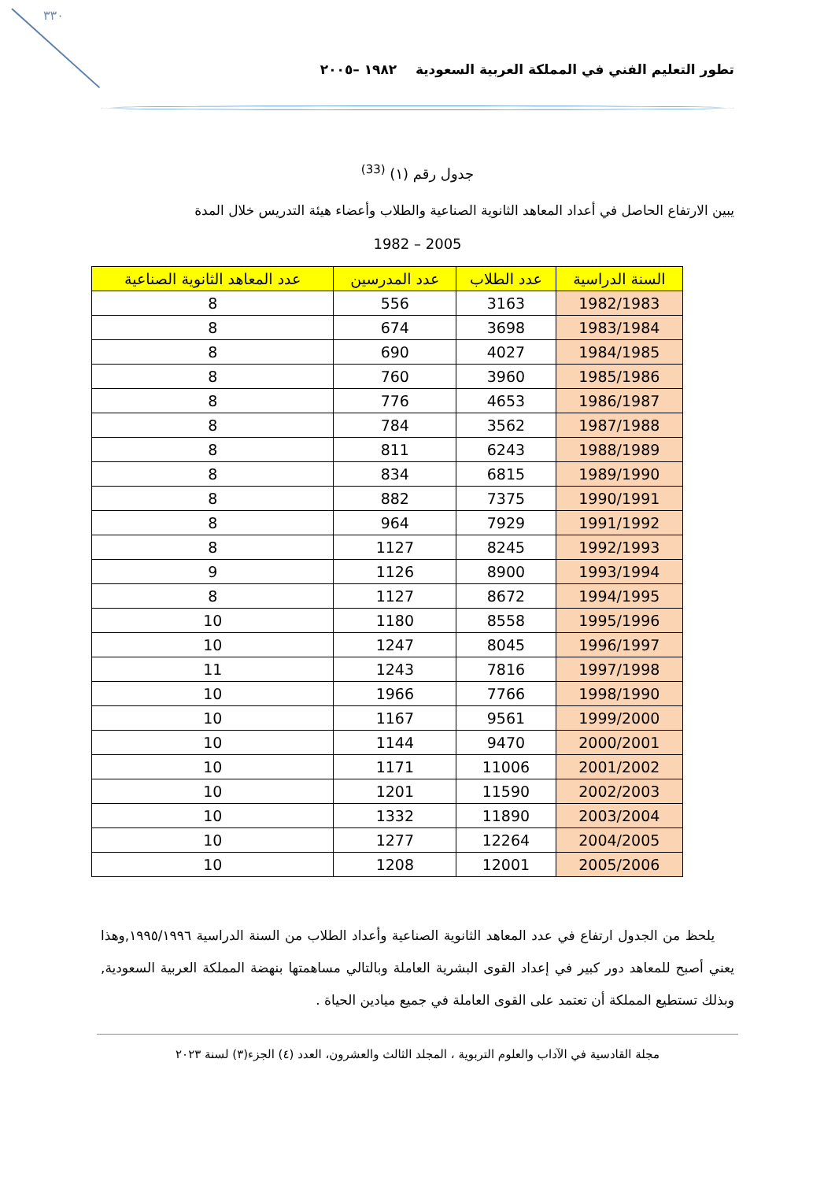٣٣٠
تطور التعليم الفني في المملكة العربية السعودية ١٩٨٢ –٢٠٠٥
جدول رقم (١) <sup>(33)</sup>
يبين الارتفاع الحاصل في أعداد المعاهد الثانوية الصناعية والطلاب وأعضاء هيئة التدريس خلال المدة
1982 – 2005
| السنة الدراسية | عدد الطلاب | عدد المدرسين | عدد المعاهد الثانوية الصناعية |
| --- | --- | --- | --- |
| 1982/1983 | 3163 | 556 | 8 |
| 1983/1984 | 3698 | 674 | 8 |
| 1984/1985 | 4027 | 690 | 8 |
| 1985/1986 | 3960 | 760 | 8 |
| 1986/1987 | 4653 | 776 | 8 |
| 1987/1988 | 3562 | 784 | 8 |
| 1988/1989 | 6243 | 811 | 8 |
| 1989/1990 | 6815 | 834 | 8 |
| 1990/1991 | 7375 | 882 | 8 |
| 1991/1992 | 7929 | 964 | 8 |
| 1992/1993 | 8245 | 1127 | 8 |
| 1993/1994 | 8900 | 1126 | 9 |
| 1994/1995 | 8672 | 1127 | 8 |
| 1995/1996 | 8558 | 1180 | 10 |
| 1996/1997 | 8045 | 1247 | 10 |
| 1997/1998 | 7816 | 1243 | 11 |
| 1998/1990 | 7766 | 1966 | 10 |
| 1999/2000 | 9561 | 1167 | 10 |
| 2000/2001 | 9470 | 1144 | 10 |
| 2001/2002 | 11006 | 1171 | 10 |
| 2002/2003 | 11590 | 1201 | 10 |
| 2003/2004 | 11890 | 1332 | 10 |
| 2004/2005 | 12264 | 1277 | 10 |
| 2005/2006 | 12001 | 1208 | 10 |
يلحظ من الجدول ارتفاع في عدد المعاهد الثانوية الصناعية وأعداد الطلاب من السنة الدراسية ١٩٩٥/١٩٩٦,وهذا يعني أصبح للمعاهد دور كبير في إعداد القوى البشرية العاملة وبالتالي مساهمتها بنهضة المملكة العربية السعودية, وبذلك تستطيع المملكة أن تعتمد على القوى العاملة في جميع ميادين الحياة .
مجلة القادسية في الآداب والعلوم التربوية ، المجلد الثالث والعشرون، العدد (٤) الجزء(٣) لسنة ٢٠٢٣